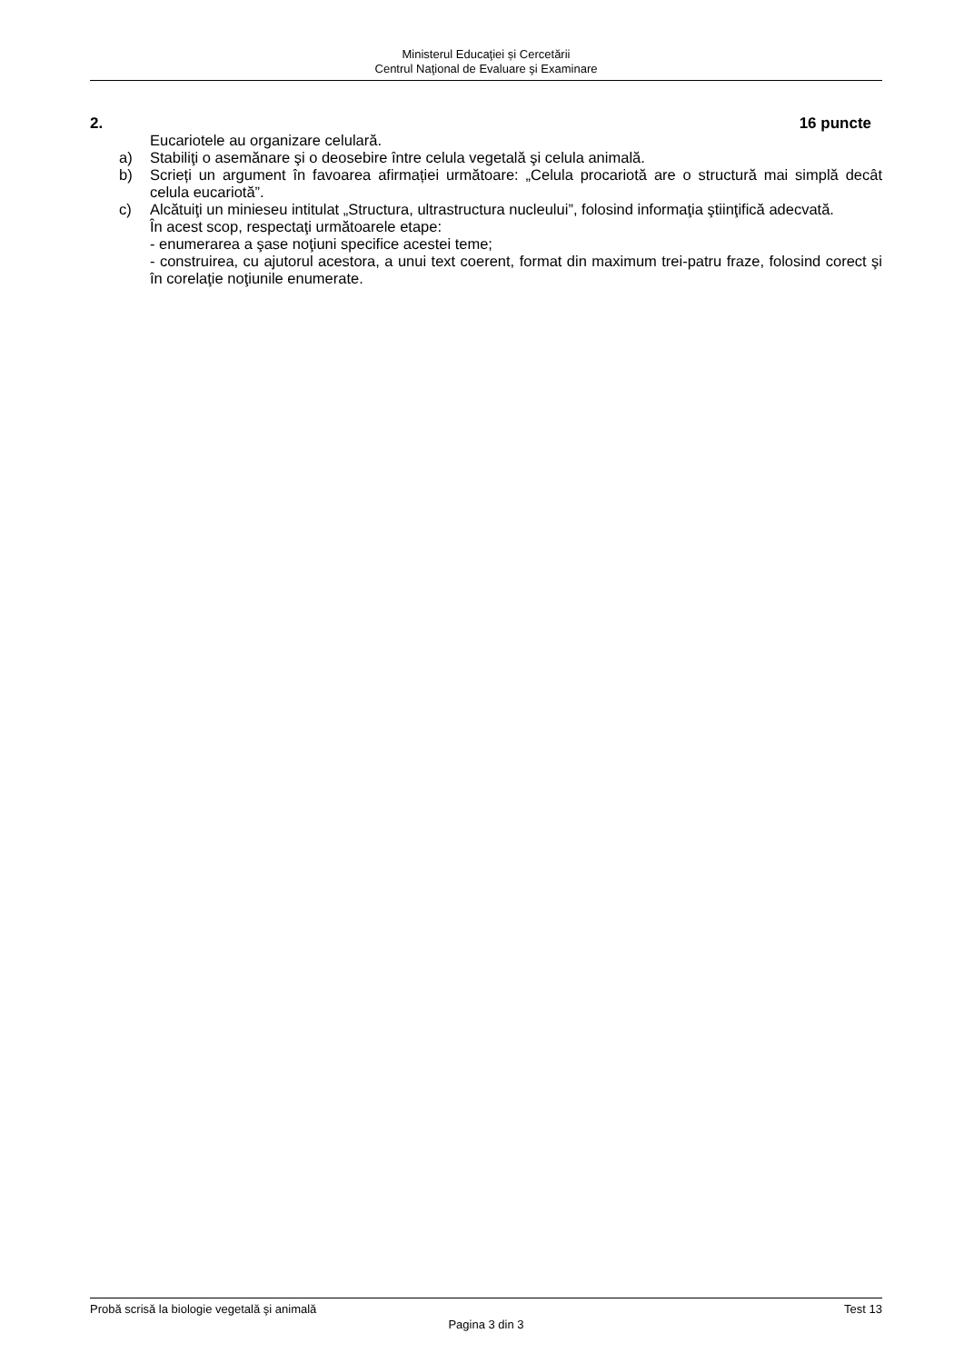Ministerul Educaţiei și Cercetării
Centrul Naţional de Evaluare şi Examinare
2. 16 puncte
Eucariotele au organizare celulară.
a) Stabiliţi o asemănare şi o deosebire între celula vegetală şi celula animală.
b) Scrieți un argument în favoarea afirmației următoare: „Celula procariotă are o structură mai simplă decât celula eucariotă”.
c) Alcătuiţi un minieseu intitulat „Structura, ultrastructura nucleului”, folosind informaţia ştiinţifică adecvată.
În acest scop, respectaţi următoarele etape:
- enumerarea a şase noţiuni specifice acestei teme;
- construirea, cu ajutorul acestora, a unui text coerent, format din maximum trei-patru fraze, folosind corect şi în corelaţie noţiunile enumerate.
Probă scrisă la biologie vegetală şi animală Test 13
Pagina 3 din 3